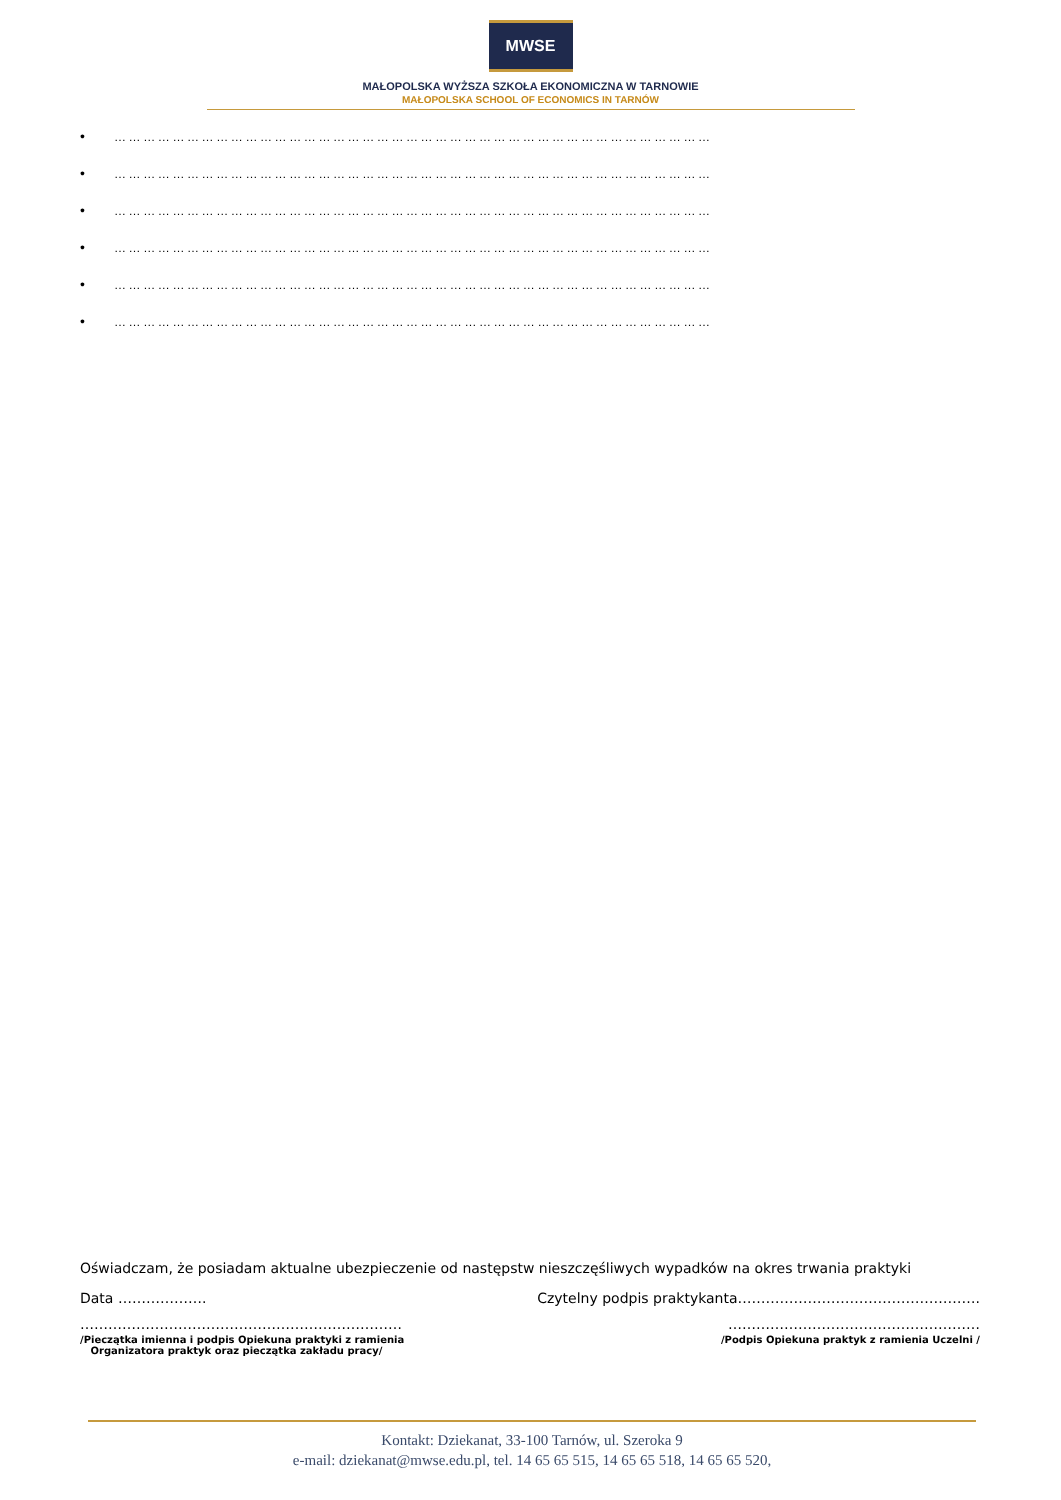MWSE
MAŁOPOLSKA WYŻSZA SZKOŁA EKONOMICZNA W TARNOWIE
MAŁOPOLSKA SCHOOL OF ECONOMICS IN TARNÓW
• ……………………………………………………………………………………………………………
• ……………………………………………………………………………………………………………
• ……………………………………………………………………………………………………………
• ……………………………………………………………………………………………………………
• ……………………………………………………………………………………………………………
• ……………………………………………………………………………………………………………
Oświadczam, że posiadam aktualne ubezpieczenie od następstw nieszczęśliwych wypadków na okres trwania praktyki
Data ………………. Czytelny podpis praktykanta…………………………………………….
…………………………………………………………… ………………………………………………
/Pieczątka imienna i podpis Opiekuna praktyki z ramienia
Organizatora praktyk oraz pieczątka zakładu pracy/ /Podpis Opiekuna praktyk z ramienia Uczelni /
Kontakt: Dziekanat, 33-100 Tarnów, ul. Szeroka 9
e-mail: dziekanat@mwse.edu.pl, tel. 14 65 65 515, 14 65 65 518, 14 65 65 520,